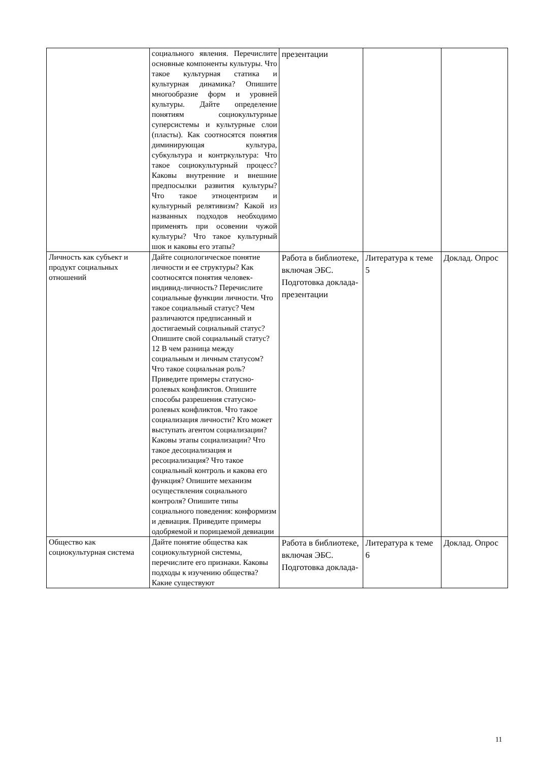| | социального явления. Перечислите основные компоненты культуры. Что такое культурная статика и культурная динамика? Опишите многообразие форм и уровней культуры. Дайте определение понятиям социокультурные суперсистемы и культурные слои (пласты). Как соотносятся понятия диминирующая культура, субкультура и контркультура: Что такое социокультурный процесс? Каковы внутренние и внешние предпосылки развития культуры? Что такое этноцентризм и культурный релятивизм? Какой из названных подходов необходимо применять при осовении чужой культуры? Что такое культурный шок и каковы его этапы? | презентации | | |
| Личность как субъект и продукт социальных отношений | Дайте социологическое понятие личности и ее структуры? Как соотносятся понятия человек-индивид-личность? Перечислите социальные функции личности. Что такое социальный статус? Чем различаются предписанный и достигаемый социальный статус? Опишите свой социальный статус? 12 В чем разница между социальным и личным статусом? Что такое социальная роль? Приведите примеры статусно-ролевых конфликтов. Опишите способы разрешения статусно-ролевых конфликтов. Что такое социализация личности? Кто может выступать агентом социализации? Каковы этапы социализации? Что такое десоциализация и ресоциализация? Что такое социальный контроль и какова его функция? Опишите механизм осуществления социального контроля? Опишите типы социального поведения: конформизм и девиация. Приведите примеры одобряемой и порицаемой девиации | Работа в библиотеке, включая ЭБС. Подготовка доклада-презентации | Литература к теме 5 | Доклад. Опрос |
| Общество как социокультурная система | Дайте понятие общества как социокультурной системы, перечислите его признаки. Каковы подходы к изучению общества? Какие существуют | Работа в библиотеке, включая ЭБС. Подготовка доклада- | Литература к теме 6 | Доклад. Опрос |
11